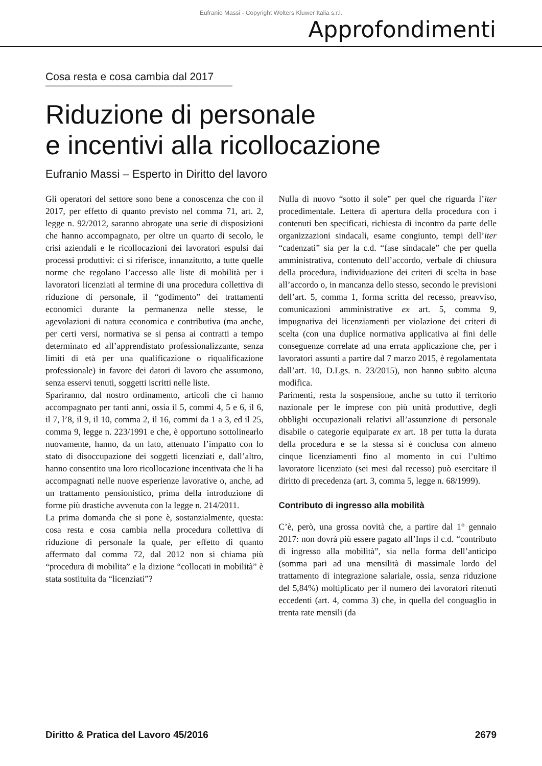Eufranio Massi - Copyright Wolters Kluwer Italia s.r.l.
Approfondimenti
Cosa resta e cosa cambia dal 2017
Riduzione di personale
e incentivi alla ricollocazione
Eufranio Massi – Esperto in Diritto del lavoro
Gli operatori del settore sono bene a conoscenza che con il 2017, per effetto di quanto previsto nel comma 71, art. 2, legge n. 92/2012, saranno abrogate una serie di disposizioni che hanno accompagnato, per oltre un quarto di secolo, le crisi aziendali e le ricollocazioni dei lavoratori espulsi dai processi produttivi: ci si riferisce, innanzitutto, a tutte quelle norme che regolano l’accesso alle liste di mobilità per i lavoratori licenziati al termine di una procedura collettiva di riduzione di personale, il “godimento” dei trattamenti economici durante la permanenza nelle stesse, le agevolazioni di natura economica e contributiva (ma anche, per certi versi, normativa se si pensa ai contratti a tempo determinato ed all’apprendistato professionalizzante, senza limiti di età per una qualificazione o riqualificazione professionale) in favore dei datori di lavoro che assumono, senza esservi tenuti, soggetti iscritti nelle liste.
Spariranno, dal nostro ordinamento, articoli che ci hanno accompagnato per tanti anni, ossia il 5, commi 4, 5 e 6, il 6, il 7, l’8, il 9, il 10, comma 2, il 16, commi da 1 a 3, ed il 25, comma 9, legge n. 223/1991 e che, è opportuno sottolinearlo nuovamente, hanno, da un lato, attenuato l’impatto con lo stato di disoccupazione dei soggetti licenziati e, dall’altro, hanno consentito una loro ricollocazione incentivata che li ha accompagnati nelle nuove esperienze lavorative o, anche, ad un trattamento pensionistico, prima della introduzione di forme più drastiche avvenuta con la legge n. 214/2011.
La prima domanda che si pone è, sostanzialmente, questa: cosa resta e cosa cambia nella procedura collettiva di riduzione di personale la quale, per effetto di quanto affermato dal comma 72, dal 2012 non si chiama più “procedura di mobilita” e la dizione “collocati in mobilità” è stata sostituita da “licenziati”?
Nulla di nuovo “sotto il sole” per quel che riguarda l’iter procedimentale. Lettera di apertura della procedura con i contenuti ben specificati, richiesta di incontro da parte delle organizzazioni sindacali, esame congiunto, tempi dell’iter “cadenzati” sia per la c.d. “fase sindacale” che per quella amministrativa, contenuto dell’accordo, verbale di chiusura della procedura, individuazione dei criteri di scelta in base all’accordo o, in mancanza dello stesso, secondo le previsioni dell’art. 5, comma 1, forma scritta del recesso, preavviso, comunicazioni amministrative ex art. 5, comma 9, impugnativa dei licenziamenti per violazione dei criteri di scelta (con una duplice normativa applicativa ai fini delle conseguenze correlate ad una errata applicazione che, per i lavoratori assunti a partire dal 7 marzo 2015, è regolamentata dall’art. 10, D.Lgs. n. 23/2015), non hanno subito alcuna modifica.
Parimenti, resta la sospensione, anche su tutto il territorio nazionale per le imprese con più unità produttive, degli obblighi occupazionali relativi all’assunzione di personale disabile o categorie equiparate ex art. 18 per tutta la durata della procedura e se la stessa si è conclusa con almeno cinque licenziamenti fino al momento in cui l’ultimo lavoratore licenziato (sei mesi dal recesso) può esercitare il diritto di precedenza (art. 3, comma 5, legge n. 68/1999).
Contributo di ingresso alla mobilità
C’è, però, una grossa novità che, a partire dal 1° gennaio 2017: non dovrà più essere pagato all’Inps il c.d. “contributo di ingresso alla mobilità”, sia nella forma dell’anticipo (somma pari ad una mensilità di massimale lordo del trattamento di integrazione salariale, ossia, senza riduzione del 5,84%) moltiplicato per il numero dei lavoratori ritenuti eccedenti (art. 4, comma 3) che, in quella del conguaglio in trenta rate mensili (da
Diritto & Pratica del Lavoro 45/2016 2679